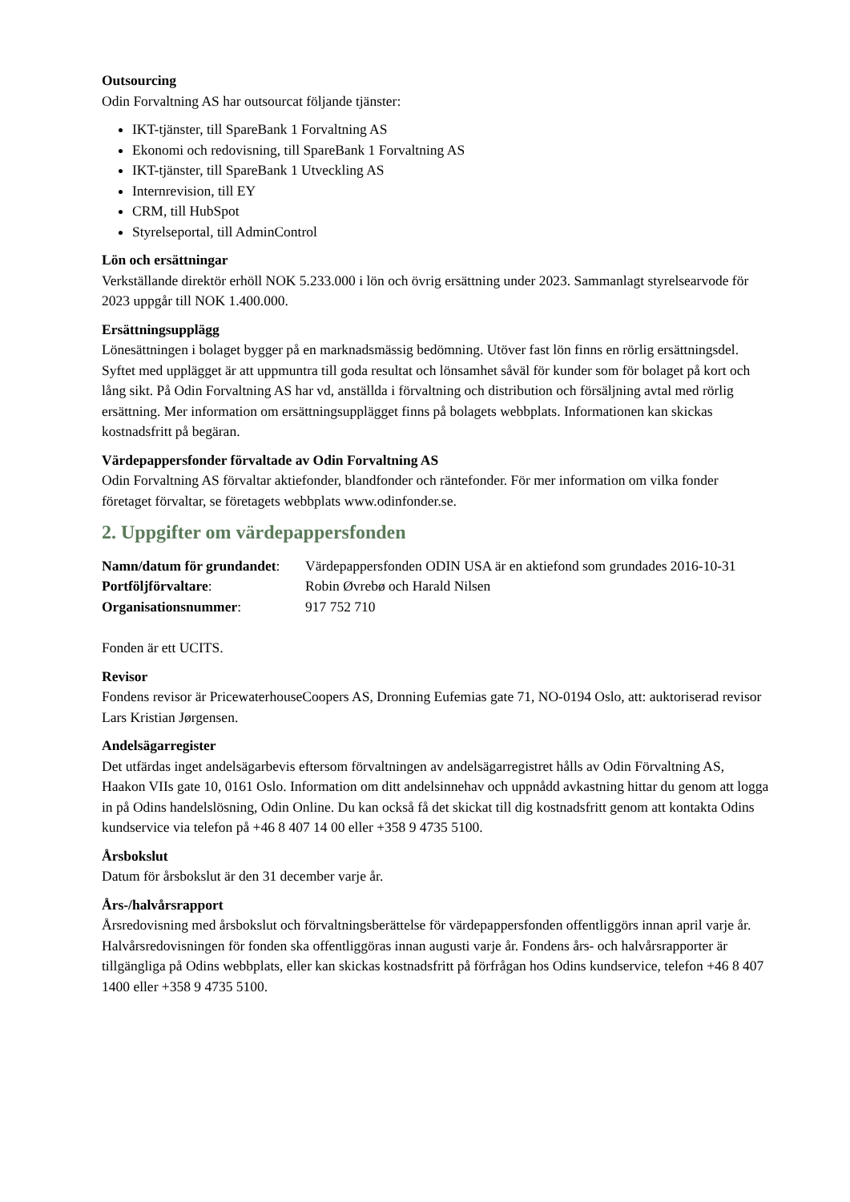Outsourcing
Odin Forvaltning AS har outsourcat följande tjänster:
IKT-tjänster, till SpareBank 1 Forvaltning AS
Ekonomi och redovisning, till SpareBank 1 Forvaltning AS
IKT-tjänster, till SpareBank 1 Utveckling AS
Internrevision, till EY
CRM, till HubSpot
Styrelseportal, till AdminControl
Lön och ersättningar
Verkställande direktör erhöll NOK 5.233.000 i lön och övrig ersättning under 2023. Sammanlagt styrelsearvode för 2023 uppgår till NOK 1.400.000.
Ersättningsupplägg
Lönesättningen i bolaget bygger på en marknadsmässig bedömning. Utöver fast lön finns en rörlig ersättningsdel. Syftet med upplägget är att uppmuntra till goda resultat och lönsamhet såväl för kunder som för bolaget på kort och lång sikt. På Odin Forvaltning AS har vd, anställda i förvaltning och distribution och försäljning avtal med rörlig ersättning. Mer information om ersättningsupplägget finns på bolagets webbplats. Informationen kan skickas kostnadsfritt på begäran.
Värdepappersfonder förvaltade av Odin Forvaltning AS
Odin Forvaltning AS förvaltar aktiefonder, blandfonder och räntefonder. För mer information om vilka fonder företaget förvaltar, se företagets webbplats www.odinfonder.se.
2. Uppgifter om värdepappersfonden
| Namn/datum för grundandet : | Värdepappersfonden ODIN USA är en aktiefond som grundades 2016-10-31 |
| Portföljförvaltare : | Robin Øvrebø och Harald Nilsen |
| Organisationsnummer : | 917 752 710 |
Fonden är ett UCITS.
Revisor
Fondens revisor är PricewaterhouseCoopers AS, Dronning Eufemias gate 71, NO-0194 Oslo, att: auktoriserad revisor Lars Kristian Jørgensen.
Andelsägarregister
Det utfärdas inget andelsägarbevis eftersom förvaltningen av andelsägarregistret hålls av Odin Förvaltning AS, Haakon VIIs gate 10, 0161 Oslo. Information om ditt andelsinnehav och uppnådd avkastning hittar du genom att logga in på Odins handelslösning, Odin Online. Du kan också få det skickat till dig kostnadsfritt genom att kontakta Odins kundservice via telefon på +46 8 407 14 00 eller +358 9 4735 5100.
Årsbokslut
Datum för årsbokslut är den 31 december varje år.
Års-/halvårsrapport
Årsredovisning med årsbokslut och förvaltningsberättelse för värdepappersfonden offentliggörs innan april varje år. Halvårsredovisningen för fonden ska offentliggöras innan augusti varje år. Fondens års- och halvårsrapporter är tillgängliga på Odins webbplats, eller kan skickas kostnadsfritt på förfrågan hos Odins kundservice, telefon +46 8 407 1400 eller +358 9 4735 5100.